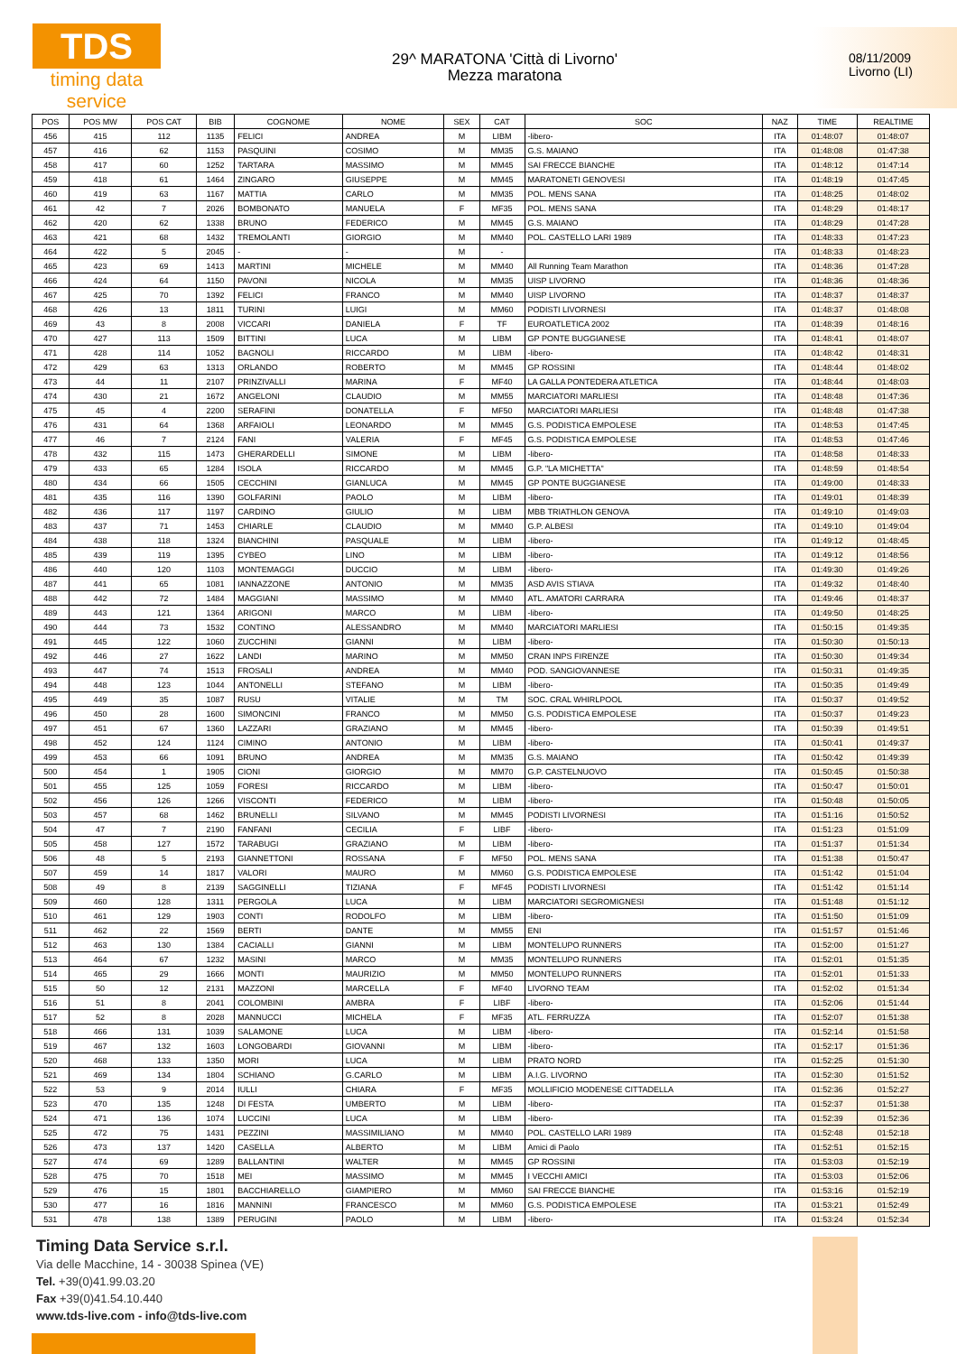TDS
timing data service
29^ MARATONA 'Città di Livorno'
Mezza maratona
08/11/2009
Livorno (LI)
| POS | POS MW | POS CAT | BIB | COGNOME | NOME | SEX | CAT | SOC | NAZ | TIME | REALTIME |
| --- | --- | --- | --- | --- | --- | --- | --- | --- | --- | --- | --- |
| 456 | 415 | 112 | 1135 | FELICI | ANDREA | M | LIBM | -libero- | ITA | 01:48:07 | 01:48:07 |
| 457 | 416 | 62 | 1153 | PASQUINI | COSIMO | M | MM35 | G.S. MAIANO | ITA | 01:48:08 | 01:47:38 |
| 458 | 417 | 60 | 1252 | TARTARA | MASSIMO | M | MM45 | SAI FRECCE BIANCHE | ITA | 01:48:12 | 01:47:14 |
| 459 | 418 | 61 | 1464 | ZINGARO | GIUSEPPE | M | MM45 | MARATONETI GENOVESI | ITA | 01:48:19 | 01:47:45 |
| 460 | 419 | 63 | 1167 | MATTIA | CARLO | M | MM35 | POL. MENS SANA | ITA | 01:48:25 | 01:48:02 |
| 461 | 42 | 7 | 2026 | BOMBONATO | MANUELA | F | MF35 | POL. MENS SANA | ITA | 01:48:29 | 01:48:17 |
| 462 | 420 | 62 | 1338 | BRUNO | FEDERICO | M | MM45 | G.S. MAIANO | ITA | 01:48:29 | 01:47:28 |
| 463 | 421 | 68 | 1432 | TREMOLANTI | GIORGIO | M | MM40 | POL. CASTELLO LARI 1989 | ITA | 01:48:33 | 01:47:23 |
| 464 | 422 | 5 | 2045 | - | - | M | - | | ITA | 01:48:33 | 01:48:23 |
| 465 | 423 | 69 | 1413 | MARTINI | MICHELE | M | MM40 | All Running Team Marathon | ITA | 01:48:36 | 01:47:28 |
| 466 | 424 | 64 | 1150 | PAVONI | NICOLA | M | MM35 | UISP LIVORNO | ITA | 01:48:36 | 01:48:36 |
| 467 | 425 | 70 | 1392 | FELICI | FRANCO | M | MM40 | UISP LIVORNO | ITA | 01:48:37 | 01:48:37 |
| 468 | 426 | 13 | 1811 | TURINI | LUIGI | M | MM60 | PODISTI LIVORNESI | ITA | 01:48:37 | 01:48:08 |
| 469 | 43 | 8 | 2008 | VICCARI | DANIELA | F | TF | EUROATLETICA 2002 | ITA | 01:48:39 | 01:48:16 |
| 470 | 427 | 113 | 1509 | BITTINI | LUCA | M | LIBM | GP PONTE BUGGIANESE | ITA | 01:48:41 | 01:48:07 |
| 471 | 428 | 114 | 1052 | BAGNOLI | RICCARDO | M | LIBM | -libero- | ITA | 01:48:42 | 01:48:31 |
| 472 | 429 | 63 | 1313 | ORLANDO | ROBERTO | M | MM45 | GP ROSSINI | ITA | 01:48:44 | 01:48:02 |
| 473 | 44 | 11 | 2107 | PRINZIVALLI | MARINA | F | MF40 | LA GALLA PONTEDERA ATLETICA | ITA | 01:48:44 | 01:48:03 |
| 474 | 430 | 21 | 1672 | ANGELONI | CLAUDIO | M | MM55 | MARCIATORI MARLIESI | ITA | 01:48:48 | 01:47:36 |
| 475 | 45 | 4 | 2200 | SERAFINI | DONATELLA | F | MF50 | MARCIATORI MARLIESI | ITA | 01:48:48 | 01:47:38 |
| 476 | 431 | 64 | 1368 | ARFAIOLI | LEONARDO | M | MM45 | G.S. PODISTICA EMPOLESE | ITA | 01:48:53 | 01:47:45 |
| 477 | 46 | 7 | 2124 | FANI | VALERIA | F | MF45 | G.S. PODISTICA EMPOLESE | ITA | 01:48:53 | 01:47:46 |
| 478 | 432 | 115 | 1473 | GHERARDELLI | SIMONE | M | LIBM | -libero- | ITA | 01:48:58 | 01:48:33 |
| 479 | 433 | 65 | 1284 | ISOLA | RICCARDO | M | MM45 | G.P. "LA MICHETTA" | ITA | 01:48:59 | 01:48:54 |
| 480 | 434 | 66 | 1505 | CECCHINI | GIANLUCA | M | MM45 | GP PONTE BUGGIANESE | ITA | 01:49:00 | 01:48:33 |
| 481 | 435 | 116 | 1390 | GOLFARINI | PAOLO | M | LIBM | -libero- | ITA | 01:49:01 | 01:48:39 |
| 482 | 436 | 117 | 1197 | CARDINO | GIULIO | M | LIBM | MBB TRIATHLON GENOVA | ITA | 01:49:10 | 01:49:03 |
| 483 | 437 | 71 | 1453 | CHIARLE | CLAUDIO | M | MM40 | G.P. ALBESI | ITA | 01:49:10 | 01:49:04 |
| 484 | 438 | 118 | 1324 | BIANCHINI | PASQUALE | M | LIBM | -libero- | ITA | 01:49:12 | 01:48:45 |
| 485 | 439 | 119 | 1395 | CYBEO | LINO | M | LIBM | -libero- | ITA | 01:49:12 | 01:48:56 |
| 486 | 440 | 120 | 1103 | MONTEMAGGI | DUCCIO | M | LIBM | -libero- | ITA | 01:49:30 | 01:49:26 |
| 487 | 441 | 65 | 1081 | IANNAZZONE | ANTONIO | M | MM35 | ASD AVIS STIAVA | ITA | 01:49:32 | 01:48:40 |
| 488 | 442 | 72 | 1484 | MAGGIANI | MASSIMO | M | MM40 | ATL. AMATORI CARRARA | ITA | 01:49:46 | 01:48:37 |
| 489 | 443 | 121 | 1364 | ARIGONI | MARCO | M | LIBM | -libero- | ITA | 01:49:50 | 01:48:25 |
| 490 | 444 | 73 | 1532 | CONTINO | ALESSANDRO | M | MM40 | MARCIATORI MARLIESI | ITA | 01:50:15 | 01:49:35 |
| 491 | 445 | 122 | 1060 | ZUCCHINI | GIANNI | M | LIBM | -libero- | ITA | 01:50:30 | 01:50:13 |
| 492 | 446 | 27 | 1622 | LANDI | MARINO | M | MM50 | CRAN INPS FIRENZE | ITA | 01:50:30 | 01:49:34 |
| 493 | 447 | 74 | 1513 | FROSALI | ANDREA | M | MM40 | POD. SANGIOVANNESE | ITA | 01:50:31 | 01:49:35 |
| 494 | 448 | 123 | 1044 | ANTONELLI | STEFANO | M | LIBM | -libero- | ITA | 01:50:35 | 01:49:49 |
| 495 | 449 | 35 | 1087 | RUSU | VITALIE | M | TM | SOC. CRAL WHIRLPOOL | ITA | 01:50:37 | 01:49:52 |
| 496 | 450 | 28 | 1600 | SIMONCINI | FRANCO | M | MM50 | G.S. PODISTICA EMPOLESE | ITA | 01:50:37 | 01:49:23 |
| 497 | 451 | 67 | 1360 | LAZZARI | GRAZIANO | M | MM45 | -libero- | ITA | 01:50:39 | 01:49:51 |
| 498 | 452 | 124 | 1124 | CIMINO | ANTONIO | M | LIBM | -libero- | ITA | 01:50:41 | 01:49:37 |
| 499 | 453 | 66 | 1091 | BRUNO | ANDREA | M | MM35 | G.S. MAIANO | ITA | 01:50:42 | 01:49:39 |
| 500 | 454 | 1 | 1905 | CIONI | GIORGIO | M | MM70 | G.P. CASTELNUOVO | ITA | 01:50:45 | 01:50:38 |
| 501 | 455 | 125 | 1059 | FORESI | RICCARDO | M | LIBM | -libero- | ITA | 01:50:47 | 01:50:01 |
| 502 | 456 | 126 | 1266 | VISCONTI | FEDERICO | M | LIBM | -libero- | ITA | 01:50:48 | 01:50:05 |
| 503 | 457 | 68 | 1462 | BRUNELLI | SILVANO | M | MM45 | PODISTI LIVORNESI | ITA | 01:51:16 | 01:50:52 |
| 504 | 47 | 7 | 2190 | FANFANI | CECILIA | F | LIBF | -libero- | ITA | 01:51:23 | 01:51:09 |
| 505 | 458 | 127 | 1572 | TARABUGI | GRAZIANO | M | LIBM | -libero- | ITA | 01:51:37 | 01:51:34 |
| 506 | 48 | 5 | 2193 | GIANNETTONI | ROSSANA | F | MF50 | POL. MENS SANA | ITA | 01:51:38 | 01:50:47 |
| 507 | 459 | 14 | 1817 | VALORI | MAURO | M | MM60 | G.S. PODISTICA EMPOLESE | ITA | 01:51:42 | 01:51:04 |
| 508 | 49 | 8 | 2139 | SAGGINELLI | TIZIANA | F | MF45 | PODISTI LIVORNESI | ITA | 01:51:42 | 01:51:14 |
| 509 | 460 | 128 | 1311 | PERGOLA | LUCA | M | LIBM | MARCIATORI SEGROMIGNESI | ITA | 01:51:48 | 01:51:12 |
| 510 | 461 | 129 | 1903 | CONTI | RODOLFO | M | LIBM | -libero- | ITA | 01:51:50 | 01:51:09 |
| 511 | 462 | 22 | 1569 | BERTI | DANTE | M | MM55 | ENI | ITA | 01:51:57 | 01:51:46 |
| 512 | 463 | 130 | 1384 | CACIALLI | GIANNI | M | LIBM | MONTELUPO RUNNERS | ITA | 01:52:00 | 01:51:27 |
| 513 | 464 | 67 | 1232 | MASINI | MARCO | M | MM35 | MONTELUPO RUNNERS | ITA | 01:52:01 | 01:51:35 |
| 514 | 465 | 29 | 1666 | MONTI | MAURIZIO | M | MM50 | MONTELUPO RUNNERS | ITA | 01:52:01 | 01:51:33 |
| 515 | 50 | 12 | 2131 | MAZZONI | MARCELLA | F | MF40 | LIVORNO TEAM | ITA | 01:52:02 | 01:51:34 |
| 516 | 51 | 8 | 2041 | COLOMBINI | AMBRA | F | LIBF | -libero- | ITA | 01:52:06 | 01:51:44 |
| 517 | 52 | 8 | 2028 | MANNUCCI | MICHELA | F | MF35 | ATL. FERRUZZA | ITA | 01:52:07 | 01:51:38 |
| 518 | 466 | 131 | 1039 | SALAMONE | LUCA | M | LIBM | -libero- | ITA | 01:52:14 | 01:51:58 |
| 519 | 467 | 132 | 1603 | LONGOBARDI | GIOVANNI | M | LIBM | -libero- | ITA | 01:52:17 | 01:51:36 |
| 520 | 468 | 133 | 1350 | MORI | LUCA | M | LIBM | PRATO NORD | ITA | 01:52:25 | 01:51:30 |
| 521 | 469 | 134 | 1804 | SCHIANO | G.CARLO | M | LIBM | A.I.G. LIVORNO | ITA | 01:52:30 | 01:51:52 |
| 522 | 53 | 9 | 2014 | IULLI | CHIARA | F | MF35 | MOLLIFICIO MODENESE CITTADELLA | ITA | 01:52:36 | 01:52:27 |
| 523 | 470 | 135 | 1248 | DI FESTA | UMBERTO | M | LIBM | -libero- | ITA | 01:52:37 | 01:51:38 |
| 524 | 471 | 136 | 1074 | LUCCINI | LUCA | M | LIBM | -libero- | ITA | 01:52:39 | 01:52:36 |
| 525 | 472 | 75 | 1431 | PEZZINI | MASSIMILIANO | M | MM40 | POL. CASTELLO LARI 1989 | ITA | 01:52:48 | 01:52:18 |
| 526 | 473 | 137 | 1420 | CASELLA | ALBERTO | M | LIBM | Amici di Paolo | ITA | 01:52:51 | 01:52:15 |
| 527 | 474 | 69 | 1289 | BALLANTINI | WALTER | M | MM45 | GP ROSSINI | ITA | 01:53:03 | 01:52:19 |
| 528 | 475 | 70 | 1518 | MEI | MASSIMO | M | MM45 | I VECCHI AMICI | ITA | 01:53:03 | 01:52:06 |
| 529 | 476 | 15 | 1801 | BACCHIARELLO | GIAMPIERO | M | MM60 | SAI FRECCE BIANCHE | ITA | 01:53:16 | 01:52:19 |
| 530 | 477 | 16 | 1816 | MANNINI | FRANCESCO | M | MM60 | G.S. PODISTICA EMPOLESE | ITA | 01:53:21 | 01:52:49 |
| 531 | 478 | 138 | 1389 | PERUGINI | PAOLO | M | LIBM | -libero- | ITA | 01:53:24 | 01:52:34 |
Timing Data Service s.r.l.
Via delle Macchine, 14 - 30038 Spinea (VE)
Tel. +39(0)41.99.03.20
Fax +39(0)41.54.10.440
www.tds-live.com - info@tds-live.com